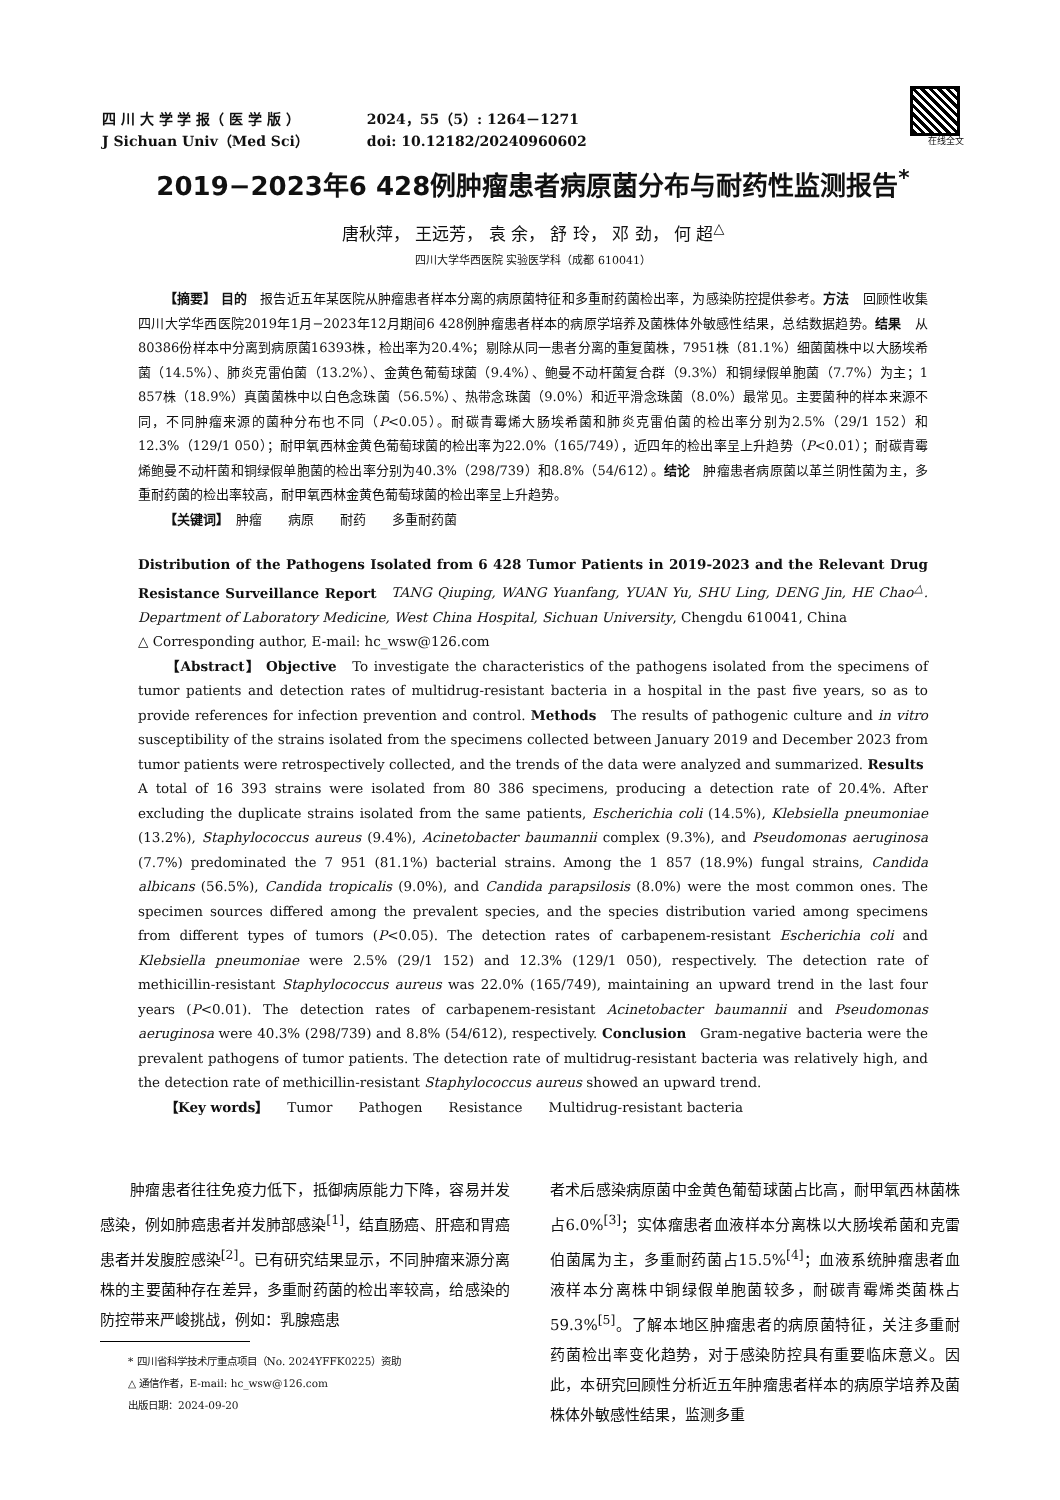四 川 大 学 学 报（ 医 学 版 ） 2024，55（5）: 1264－1271
J Sichuan Univ（Med Sci） doi: 10.12182/20240960602
在线全文
2019−2023年6 428例肿瘤患者病原菌分布与耐药性监测报告<sup>*</sup>
唐秋萍， 王远芳， 袁 余， 舒 玲， 邓 劲， 何 超<sup>△</sup>
四川大学华西医院 实验医学科（成都 610041）
  【摘要】 目的　报告近五年某医院从肿瘤患者样本分离的病原菌特征和多重耐药菌检出率，为感染防控提供参考。方法　回顾性收集四川大学华西医院2019年1月−2023年12月期间6 428例肿瘤患者样本的病原学培养及菌株体外敏感性结果，总结数据趋势。结果　从80386份样本中分离到病原菌16393株，检出率为20.4%；剔除从同一患者分离的重复菌株，7951株（81.1%）细菌菌株中以大肠埃希菌（14.5%）、肺炎克雷伯菌（13.2%）、金黄色葡萄球菌（9.4%）、鲍曼不动杆菌复合群（9.3%）和铜绿假单胞菌（7.7%）为主；1 857株（18.9%）真菌菌株中以白色念珠菌（56.5%）、热带念珠菌（9.0%）和近平滑念珠菌（8.0%）最常见。主要菌种的样本来源不同，不同肿瘤来源的菌种分布也不同（P<0.05）。耐碳青霉烯大肠埃希菌和肺炎克雷伯菌的检出率分别为2.5%（29/1 152）和12.3%（129/1 050）；耐甲氧西林金黄色葡萄球菌的检出率为22.0%（165/749），近四年的检出率呈上升趋势（P<0.01）；耐碳青霉烯鲍曼不动杆菌和铜绿假单胞菌的检出率分别为40.3%（298/739）和8.8%（54/612）。结论　肿瘤患者病原菌以革兰阴性菌为主，多重耐药菌的检出率较高，耐甲氧西林金黄色葡萄球菌的检出率呈上升趋势。
  【关键词】　肿瘤　　病原　　耐药　　多重耐药菌
Distribution of the Pathogens Isolated from 6 428 Tumor Patients in 2019-2023 and the Relevant Drug Resistance Surveillance Report　TANG Qiuping, WANG Yuanfang, YUAN Yu, SHU Ling, DENG Jin, HE Chao<sup>△</sup>. Department of Laboratory Medicine, West China Hospital, Sichuan University, Chengdu 610041, China
△ Corresponding author, E-mail: hc_wsw@126.com
  【Abstract】 Objective　To investigate the characteristics of the pathogens isolated from the specimens of tumor patients and detection rates of multidrug-resistant bacteria in a hospital in the past five years, so as to provide references for infection prevention and control. Methods　The results of pathogenic culture and in vitro susceptibility of the strains isolated from the specimens collected between January 2019 and December 2023 from tumor patients were retrospectively collected, and the trends of the data were analyzed and summarized. Results　A total of 16 393 strains were isolated from 80 386 specimens, producing a detection rate of 20.4%. After excluding the duplicate strains isolated from the same patients, Escherichia coli (14.5%), Klebsiella pneumoniae (13.2%), Staphylococcus aureus (9.4%), Acinetobacter baumannii complex (9.3%), and Pseudomonas aeruginosa (7.7%) predominated the 7 951 (81.1%) bacterial strains. Among the 1 857 (18.9%) fungal strains, Candida albicans (56.5%), Candida tropicalis (9.0%), and Candida parapsilosis (8.0%) were the most common ones. The specimen sources differed among the prevalent species, and the species distribution varied among specimens from different types of tumors (P<0.05). The detection rates of carbapenem-resistant Escherichia coli and Klebsiella pneumoniae were 2.5% (29/1 152) and 12.3% (129/1 050), respectively. The detection rate of methicillin-resistant Staphylococcus aureus was 22.0% (165/749), maintaining an upward trend in the last four years (P<0.01). The detection rates of carbapenem-resistant Acinetobacter baumannii and Pseudomonas aeruginosa were 40.3% (298/739) and 8.8% (54/612), respectively. Conclusion　Gram-negative bacteria were the prevalent pathogens of tumor patients. The detection rate of multidrug-resistant bacteria was relatively high, and the detection rate of methicillin-resistant Staphylococcus aureus showed an upward trend.
  【Key words】　　Tumor　　Pathogen　　Resistance　　Multidrug-resistant bacteria
  肿瘤患者往往免疫力低下，抵御病原能力下降，容易并发感染，例如肺癌患者并发肺部感染<sup>[1]</sup>，结直肠癌、肝癌和胃癌患者并发腹腔感染<sup>[2]</sup>。已有研究结果显示，不同肿瘤来源分离株的主要菌种存在差异，多重耐药菌的检出率较高，给感染的防控带来严峻挑战，例如：乳腺癌患
* 四川省科学技术厅重点项目（No. 2024YFFK0225）资助
△ 通信作者，E-mail: hc_wsw@126.com
出版日期：2024-09-20
者术后感染病原菌中金黄色葡萄球菌占比高，耐甲氧西林菌株占6.0%<sup>[3]</sup>；实体瘤患者血液样本分离株以大肠埃希菌和克雷伯菌属为主，多重耐药菌占15.5%<sup>[4]</sup>；血液系统肿瘤患者血液样本分离株中铜绿假单胞菌较多，耐碳青霉烯类菌株占59.3%<sup>[5]</sup>。了解本地区肿瘤患者的病原菌特征，关注多重耐药菌检出率变化趋势，对于感染防控具有重要临床意义。因此，本研究回顾性分析近五年肿瘤患者样本的病原学培养及菌株体外敏感性结果，监测多重